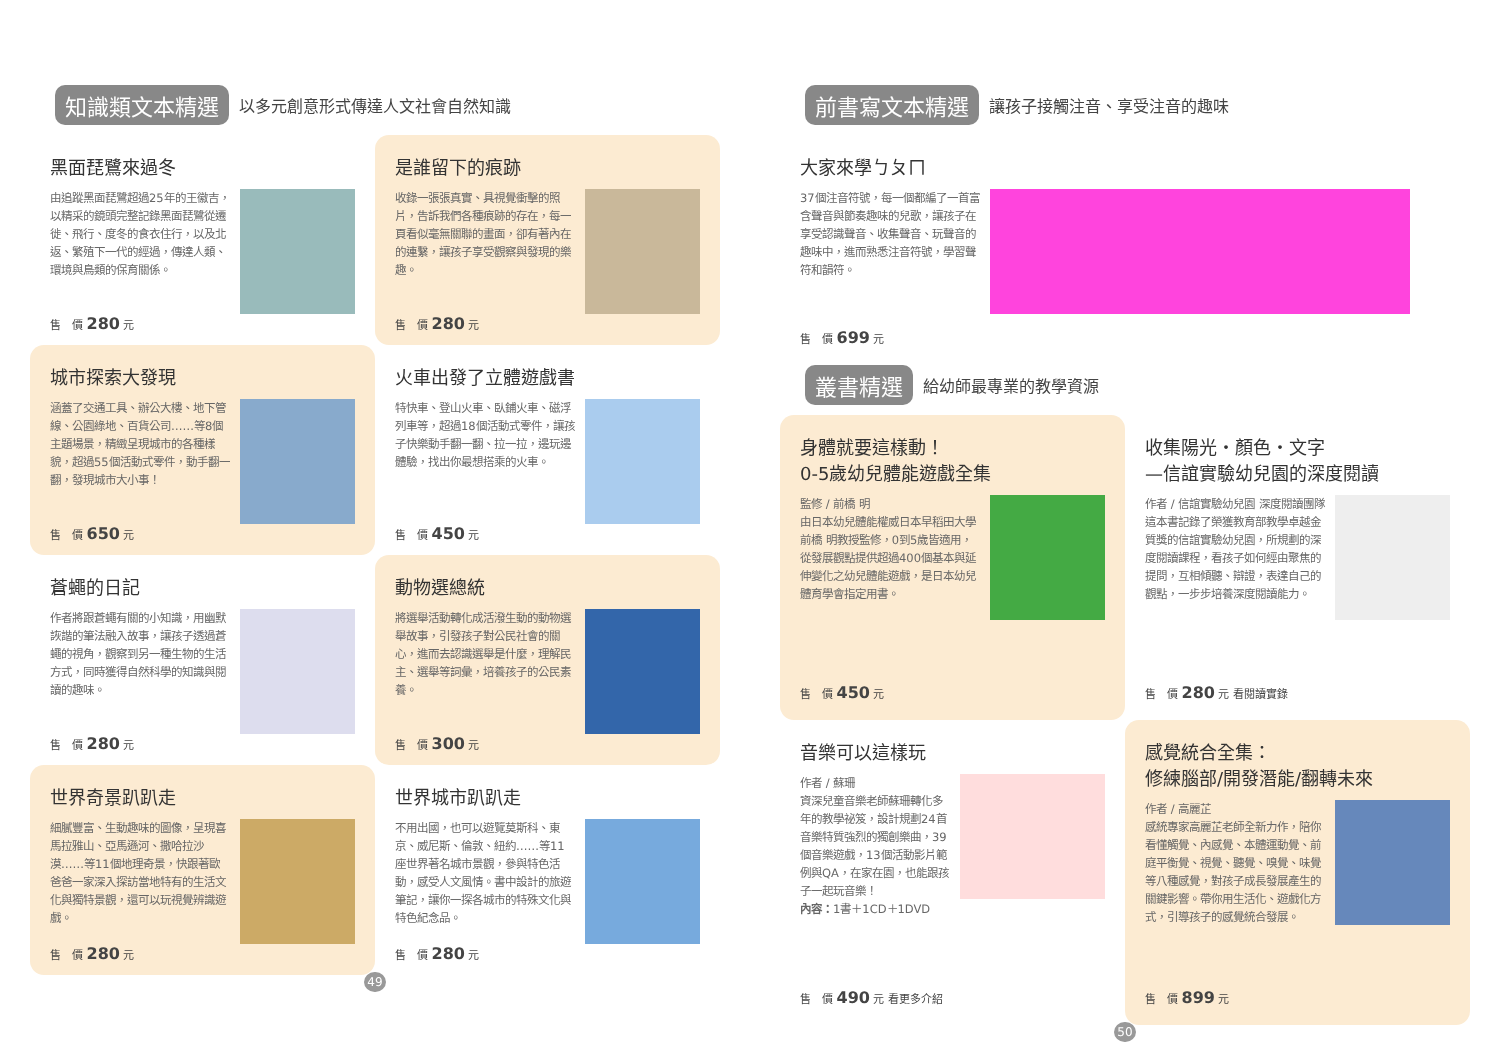知識類文本精選 以多元創意形式傳達人文社會自然知識
黑面琵鷺來過冬
由追蹤黑面琵鷺超過25年的王徽吉，以精采的鏡頭完整記錄黑面琵鷺從遷徙、飛行、度冬的食衣住行，以及北返、繁殖下一代的經過，傳達人類、環境與鳥類的保育關係。
售　價 280 元
是誰留下的痕跡
收錄一張張真實、具視覺衝擊的照片，告訴我們各種痕跡的存在，每一頁看似毫無關聯的畫面，卻有著內在的連繫，讓孩子享受觀察與發現的樂趣。
售　價 280 元
城市探索大發現
涵蓋了交通工具、辦公大樓、地下管線、公園綠地、百貨公司……等8個主題場景，精緻呈現城市的各種樣貌，超過55個活動式零件，動手翻一翻，發現城市大小事！
售　價 650 元
火車出發了立體遊戲書
特快車、登山火車、臥鋪火車、磁浮列車等，超過18個活動式零件，讓孩子快樂動手翻一翻、拉一拉，邊玩邊體驗，找出你最想搭乘的火車。
售　價 450 元
蒼蠅的日記
作者將跟蒼蠅有關的小知識，用幽默詼諧的筆法融入故事，讓孩子透過蒼蠅的視角，觀察到另一種生物的生活方式，同時獲得自然科學的知識與閱讀的趣味。
售　價 280 元
動物選總統
將選舉活動轉化成活潑生動的動物選舉故事，引發孩子對公民社會的關心，進而去認識選舉是什麼，理解民主、選舉等詞彙，培養孩子的公民素養。
售　價 300 元
世界奇景趴趴走
細膩豐富、生動趣味的圖像，呈現喜馬拉雅山、亞馬遜河、撒哈拉沙漠……等11個地理奇景，快跟著歐爸爸一家深入探訪當地特有的生活文化與獨特景觀，還可以玩視覺辨識遊戲。
售　價 280 元
世界城市趴趴走
不用出國，也可以遊覽莫斯科、東京、威尼斯、倫敦、紐約……等11座世界著名城市景觀，參與特色活動，感受人文風情。書中設計的旅遊筆記，讓你一探各城市的特殊文化與特色紀念品。
售　價 280 元
49
前書寫文本精選 讓孩子接觸注音、享受注音的趣味
大家來學ㄅㄆㄇ
37個注音符號，每一個都編了一首富含聲音與節奏趣味的兒歌，讓孩子在享受認識聲音、收集聲音、玩聲音的趣味中，進而熟悉注音符號，學習聲符和韻符。
售　價 699 元
叢書精選 給幼師最專業的教學資源
身體就要這樣動！
0-5歲幼兒體能遊戲全集
監修 / 前橋 明
由日本幼兒體能權威日本早稻田大學前橋 明教授監修，0到5歲皆適用，從發展觀點提供超過400個基本與延伸變化之幼兒體能遊戲，是日本幼兒體育學會指定用書。
售　價 450 元
收集陽光・顏色・文字
—信誼實驗幼兒園的深度閱讀
作者 / 信誼實驗幼兒園 深度閱讀團隊
這本書記錄了榮獲教育部教學卓越金質獎的信誼實驗幼兒園，所規劃的深度閱讀課程，看孩子如何經由聚焦的提問，互相傾聽、辯證，表達自己的觀點，一步步培養深度閱讀能力。
售　價 280 元 看閱讀實錄
音樂可以這樣玩
作者 / 蘇珊
資深兒童音樂老師蘇珊轉化多年的教學祕笈，設計規劃24首音樂特質強烈的獨創樂曲，39個音樂遊戲，13個活動影片範例與QA，在家在園，也能跟孩子一起玩音樂！
內容：1書＋1CD＋1DVD
售　價 490 元 看更多介紹
感覺統合全集：
修練腦部/開發潛能/翻轉未來
作者 / 高麗芷
感統專家高麗芷老師全新力作，陪你看懂觸覺、內感覺、本體運動覺、前庭平衡覺、視覺、聽覺、嗅覺、味覺等八種感覺，對孩子成長發展產生的關鍵影響。帶你用生活化、遊戲化方式，引導孩子的感覺統合發展。
售　價 899 元
50